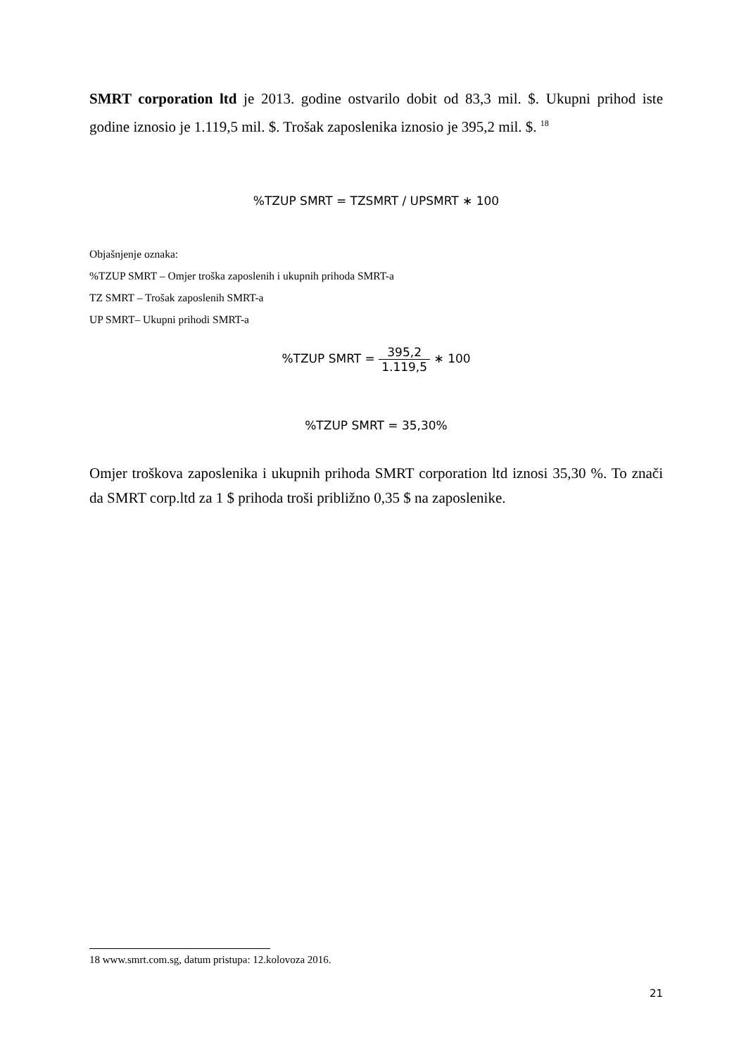SMRT corporation ltd je 2013. godine ostvarilo dobit od 83,3 mil. $. Ukupni prihod iste godine iznosio je 1.119,5 mil. $. Trošak zaposlenika iznosio je 395,2 mil. $. <sup>18</sup>
%TZUP SMRT = TZSMRT / UPSMRT ∗ 100
Objašnjenje oznaka:
%TZUP SMRT – Omjer troška zaposlenih i ukupnih prihoda SMRT-a
TZ SMRT – Trošak zaposlenih SMRT-a
UP SMRT– Ukupni prihodi SMRT-a
%TZUP SMRT = 395,2 1.119,5 ∗ 100
%TZUP SMRT = 35,30%
Omjer troškova zaposlenika i ukupnih prihoda SMRT corporation ltd iznosi 35,30 %. To znači da SMRT corp.ltd za 1 $ prihoda troši približno 0,35 $ na zaposlenike.
18 www.smrt.com.sg, datum pristupa: 12.kolovoza 2016.
21